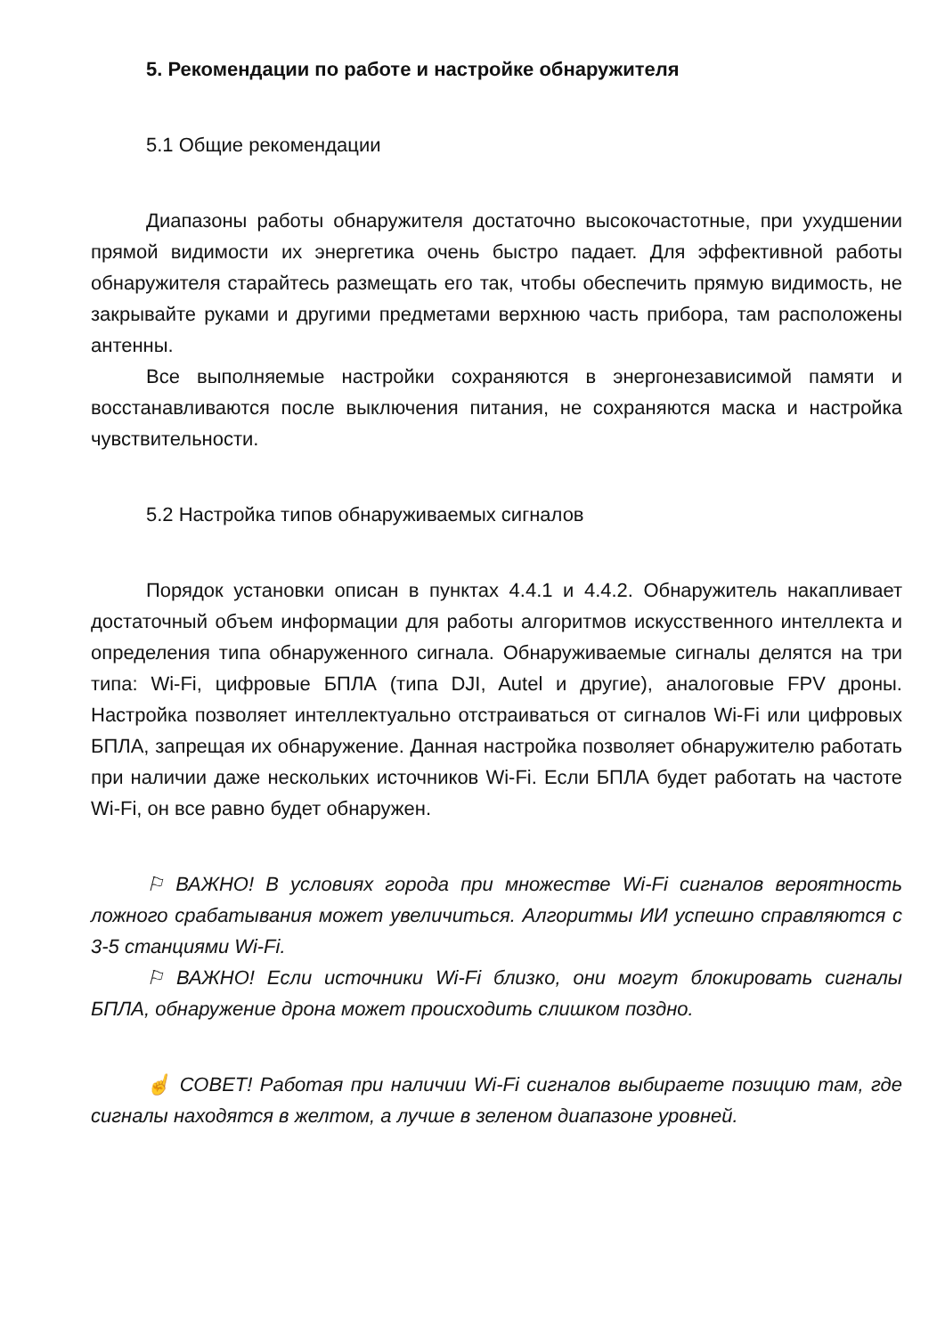5. Рекомендации по работе и настройке обнаружителя
5.1 Общие рекомендации
Диапазоны работы обнаружителя достаточно высокочастотные, при ухудшении прямой видимости их энергетика очень быстро падает. Для эффективной работы обнаружителя старайтесь размещать его так, чтобы обеспечить прямую видимость, не закрывайте руками и другими предметами верхнюю часть прибора, там расположены антенны.
Все выполняемые настройки сохраняются в энергонезависимой памяти и восстанавливаются после выключения питания, не сохраняются маска и настройка чувствительности.
5.2 Настройка типов обнаруживаемых сигналов
Порядок установки описан в пунктах 4.4.1 и 4.4.2. Обнаружитель накапливает достаточный объем информации для работы алгоритмов искусственного интеллекта и определения типа обнаруженного сигнала. Обнаруживаемые сигналы делятся на три типа: Wi-Fi, цифровые БПЛА (типа DJI, Autel и другие), аналоговые FPV дроны. Настройка позволяет интеллектуально отстраиваться от сигналов Wi-Fi или цифровых БПЛА, запрещая их обнаружение. Данная настройка позволяет обнаружителю работать при наличии даже нескольких источников Wi-Fi. Если БПЛА будет работать на частоте Wi-Fi, он все равно будет обнаружен.
⚐ ВАЖНО! В условиях города при множестве Wi-Fi сигналов вероятность ложного срабатывания может увеличиться. Алгоритмы ИИ успешно справляются с 3-5 станциями Wi-Fi.
⚐ ВАЖНО! Если источники Wi-Fi близко, они могут блокировать сигналы БПЛА, обнаружение дрона может происходить слишком поздно.
☝ СОВЕТ! Работая при наличии Wi-Fi сигналов выбираете позицию там, где сигналы находятся в желтом, а лучше в зеленом диапазоне уровней.